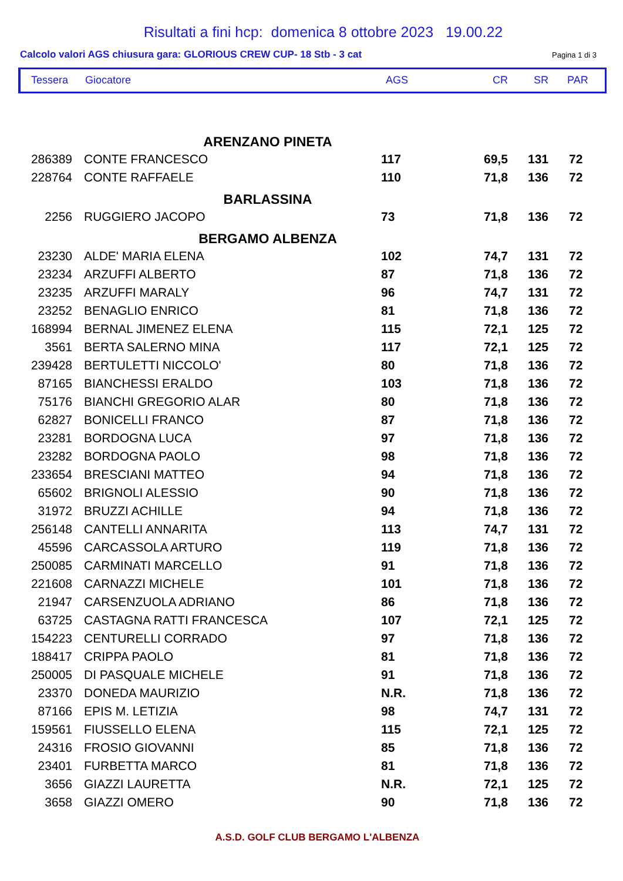Risultati a fini hcp: domenica 8 ottobre 2023 19.00.22
Calcolo valori AGS chiusura gara: GLORIOUS CREW CUP- 18 Stb - 3 cat Pagina 1 di 3
| Tessera | Giocatore | AGS | CR | SR | PAR |
| --- | --- | --- | --- | --- | --- |
| ARENZANO PINETA | | | | | |
| 286389 | CONTE FRANCESCO | 117 | 69,5 | 131 | 72 |
| 228764 | CONTE RAFFAELE | 110 | 71,8 | 136 | 72 |
| BARLASSINA | | | | | |
| 2256 | RUGGIERO JACOPO | 73 | 71,8 | 136 | 72 |
| BERGAMO ALBENZA | | | | | |
| 23230 | ALDE' MARIA ELENA | 102 | 74,7 | 131 | 72 |
| 23234 | ARZUFFI ALBERTO | 87 | 71,8 | 136 | 72 |
| 23235 | ARZUFFI MARALY | 96 | 74,7 | 131 | 72 |
| 23252 | BENAGLIO ENRICO | 81 | 71,8 | 136 | 72 |
| 168994 | BERNAL JIMENEZ ELENA | 115 | 72,1 | 125 | 72 |
| 3561 | BERTA SALERNO MINA | 117 | 72,1 | 125 | 72 |
| 239428 | BERTULETTI NICCOLO' | 80 | 71,8 | 136 | 72 |
| 87165 | BIANCHESSI ERALDO | 103 | 71,8 | 136 | 72 |
| 75176 | BIANCHI GREGORIO ALAR | 80 | 71,8 | 136 | 72 |
| 62827 | BONICELLI FRANCO | 87 | 71,8 | 136 | 72 |
| 23281 | BORDOGNA LUCA | 97 | 71,8 | 136 | 72 |
| 23282 | BORDOGNA PAOLO | 98 | 71,8 | 136 | 72 |
| 233654 | BRESCIANI MATTEO | 94 | 71,8 | 136 | 72 |
| 65602 | BRIGNOLI ALESSIO | 90 | 71,8 | 136 | 72 |
| 31972 | BRUZZI ACHILLE | 94 | 71,8 | 136 | 72 |
| 256148 | CANTELLI ANNARITA | 113 | 74,7 | 131 | 72 |
| 45596 | CARCASSOLA ARTURO | 119 | 71,8 | 136 | 72 |
| 250085 | CARMINATI MARCELLO | 91 | 71,8 | 136 | 72 |
| 221608 | CARNAZZI MICHELE | 101 | 71,8 | 136 | 72 |
| 21947 | CARSENZUOLA ADRIANO | 86 | 71,8 | 136 | 72 |
| 63725 | CASTAGNA RATTI FRANCESCA | 107 | 72,1 | 125 | 72 |
| 154223 | CENTURELLI CORRADO | 97 | 71,8 | 136 | 72 |
| 188417 | CRIPPA PAOLO | 81 | 71,8 | 136 | 72 |
| 250005 | DI PASQUALE MICHELE | 91 | 71,8 | 136 | 72 |
| 23370 | DONEDA MAURIZIO | N.R. | 71,8 | 136 | 72 |
| 87166 | EPIS M. LETIZIA | 98 | 74,7 | 131 | 72 |
| 159561 | FIUSSELLO ELENA | 115 | 72,1 | 125 | 72 |
| 24316 | FROSIO GIOVANNI | 85 | 71,8 | 136 | 72 |
| 23401 | FURBETTA MARCO | 81 | 71,8 | 136 | 72 |
| 3656 | GIAZZI LAURETTA | N.R. | 72,1 | 125 | 72 |
| 3658 | GIAZZI OMERO | 90 | 71,8 | 136 | 72 |
A.S.D. GOLF CLUB BERGAMO L'ALBENZA